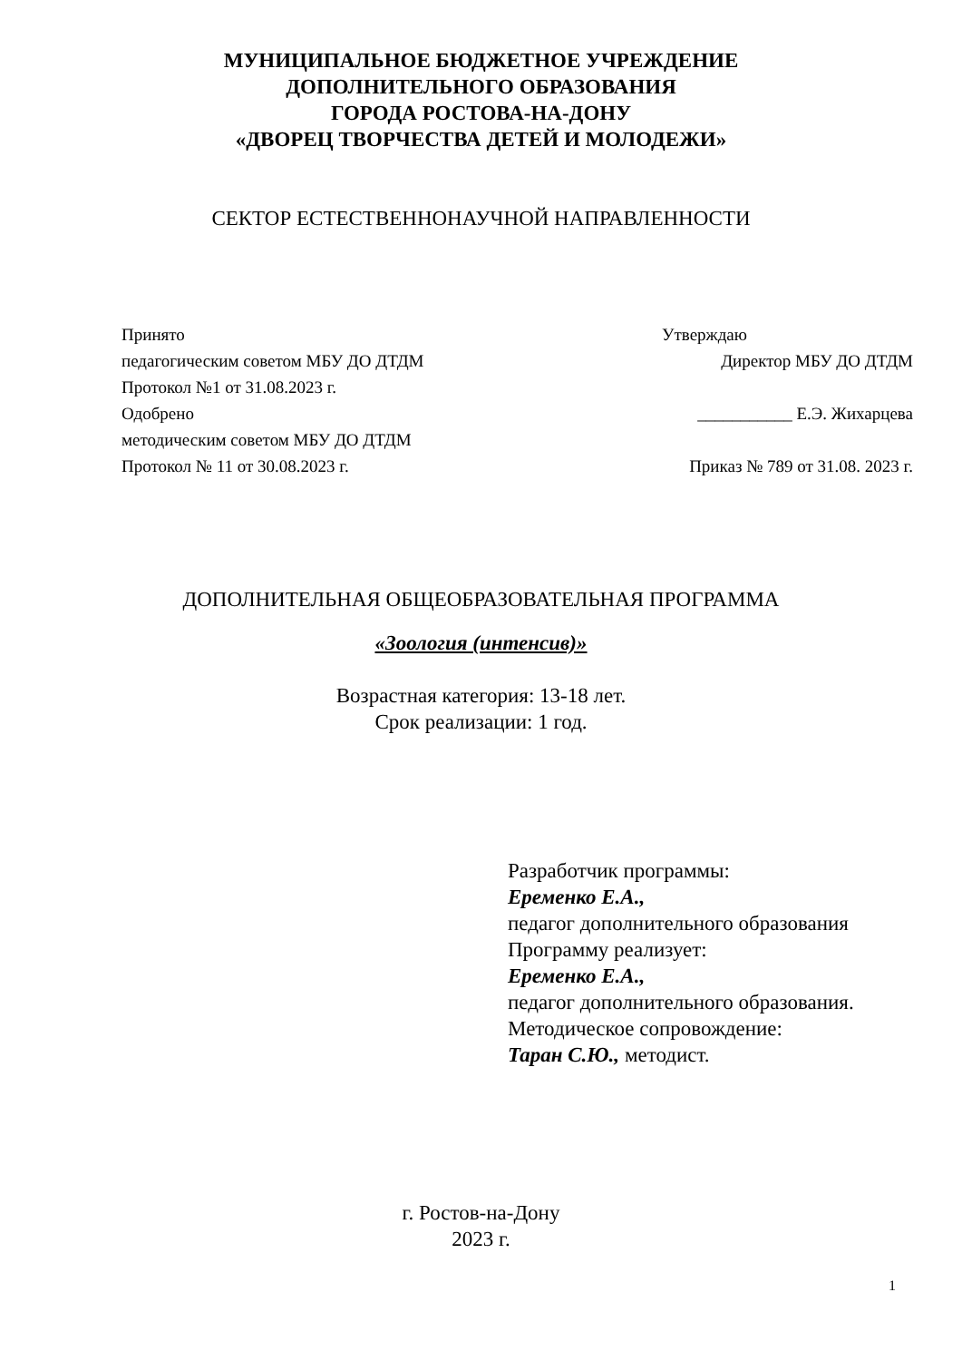МУНИЦИПАЛЬНОЕ БЮДЖЕТНОЕ УЧРЕЖДЕНИЕ
ДОПОЛНИТЕЛЬНОГО ОБРАЗОВАНИЯ
ГОРОДА РОСТОВА-НА-ДОНУ
«ДВОРЕЦ ТВОРЧЕСТВА ДЕТЕЙ И МОЛОДЕЖИ»
СЕКТОР ЕСТЕСТВЕННОНАУЧНОЙ НАПРАВЛЕННОСТИ
Принято
педагогическим советом МБУ ДО ДТДМ
Протокол №1 от 31.08.2023 г.
Одобрено
методическим советом МБУ ДО ДТДМ
Протокол № 11 от 30.08.2023 г.
Утверждаю
Директор МБУ ДО ДТДМ
___________ Е.Э. Жихарцева
Приказ № 789 от 31.08. 2023 г.
ДОПОЛНИТЕЛЬНАЯ ОБЩЕОБРАЗОВАТЕЛЬНАЯ ПРОГРАММА
«Зоология (интенсив)»
Возрастная категория: 13-18 лет.
Срок реализации: 1 год.
Разработчик программы:
Еременко Е.А.,
педагог дополнительного образования
Программу реализует:
Еременко Е.А.,
педагог дополнительного образования.
Методическое сопровождение:
Таран С.Ю., методист.
г. Ростов-на-Дону
2023 г.
1